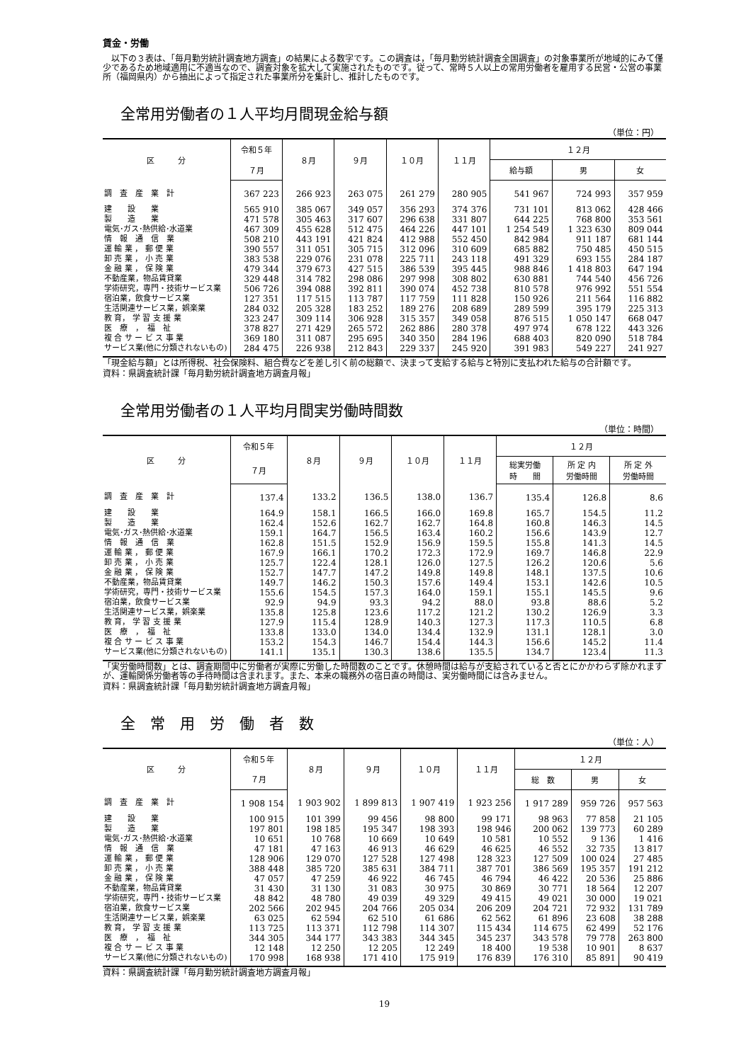賃金・労働
　以下の３表は、「毎月勤労統計調査地方調査」の結果による数字です。この調査は，「毎月勤労統計調査全国調査」の対象事業所が地域的にみて僅少であるため地域適用に不適当なので、調査対象を拡大して実施されたものです。従って、常時５人以上の常用労働者を雇用する民営・公営の事業所（福岡県内）から抽出によって指定された事業所分を集計し、推計したものです。
全常用労働者の１人平均月間現金給与額
（単位：円）
| 区 分 | 令和５年 | ８月 | ９月 | １０月 | １１月 | １２月 | | |
| --- | --- | --- | --- | --- | --- | --- | --- | --- |
| | ７月 | | | | | 給与額 | 男 | 女 |
| 調 査 産 業 計 | 367 223 | 266 923 | 263 075 | 261 279 | 280 905 | 541 967 | 724 993 | 357 959 |
| 建 設 業 | 565 910 | 385 067 | 349 057 | 356 293 | 374 376 | 731 101 | 813 062 | 428 466 |
| 製 造 業 | 471 578 | 305 463 | 317 607 | 296 638 | 331 807 | 644 225 | 768 800 | 353 561 |
| 電気･ガス･熱供給･水道業 | 467 309 | 455 628 | 512 475 | 464 226 | 447 101 | 1 254 549 | 1 323 630 | 809 044 |
| 情 報 通 信 業 | 508 210 | 443 191 | 421 824 | 412 988 | 552 450 | 842 984 | 911 187 | 681 144 |
| 運 輸 業 ， 郵 便 業 | 390 557 | 311 051 | 305 715 | 312 096 | 310 609 | 685 882 | 750 485 | 450 515 |
| 卸 売 業 ， 小 売 業 | 383 538 | 229 076 | 231 078 | 225 711 | 243 118 | 491 329 | 693 155 | 284 187 |
| 金 融 業 ， 保 険 業 | 479 344 | 379 673 | 427 515 | 386 539 | 395 445 | 988 846 | 1 418 803 | 647 194 |
| 不動産業，物品賃貸業 | 329 448 | 314 782 | 298 086 | 297 998 | 308 802 | 630 881 | 744 540 | 456 726 |
| 学術研究，専門・技術サービス業 | 506 726 | 394 088 | 392 811 | 390 074 | 452 738 | 810 578 | 976 992 | 551 554 |
| 宿泊業，飲食サービス業 | 127 351 | 117 515 | 113 787 | 117 759 | 111 828 | 150 926 | 211 564 | 116 882 |
| 生活関連サービス業，娯楽業 | 284 032 | 205 328 | 183 252 | 189 276 | 208 689 | 289 599 | 395 179 | 225 313 |
| 教 育， 学 習 支 援 業 | 323 247 | 309 114 | 306 928 | 315 357 | 349 058 | 876 515 | 1 050 147 | 668 047 |
| 医 療 ， 福 祉 | 378 827 | 271 429 | 265 572 | 262 886 | 280 378 | 497 974 | 678 122 | 443 326 |
| 複 合 サ ー ビ ス 事 業 | 369 180 | 311 087 | 295 695 | 340 350 | 284 196 | 688 403 | 820 090 | 518 784 |
| サービス業(他に分類されないもの) | 284 475 | 226 938 | 212 843 | 229 337 | 245 920 | 391 983 | 549 227 | 241 927 |
「現金給与額」とは所得税、社会保険料、組合費などを差し引く前の総額で、決まって支給する給与と特別に支払われた給与の合計額です。
資料：県調査統計課「毎月勤労統計調査地方調査月報」
全常用労働者の１人平均月間実労働時間数
（単位：時間）
| 区 分 | 令和５年 | ８月 | ９月 | １０月 | １１月 | １２月 | | |
| --- | --- | --- | --- | --- | --- | --- | --- | --- |
| | ７月 | | | | | 総実労働 時 間 | 所 定 内 労働時間 | 所 定 外 労働時間 |
| 調 査 産 業 計 | 137.4 | 133.2 | 136.5 | 138.0 | 136.7 | 135.4 | 126.8 | 8.6 |
| 建 設 業 | 164.9 | 158.1 | 166.5 | 166.0 | 169.8 | 165.7 | 154.5 | 11.2 |
| 製 造 業 | 162.4 | 152.6 | 162.7 | 162.7 | 164.8 | 160.8 | 146.3 | 14.5 |
| 電気･ガス･熱供給･水道業 | 159.1 | 164.7 | 156.5 | 163.4 | 160.2 | 156.6 | 143.9 | 12.7 |
| 情 報 通 信 業 | 162.8 | 151.5 | 152.9 | 156.9 | 159.5 | 155.8 | 141.3 | 14.5 |
| 運 輸 業 ， 郵 便 業 | 167.9 | 166.1 | 170.2 | 172.3 | 172.9 | 169.7 | 146.8 | 22.9 |
| 卸 売 業 ， 小 売 業 | 125.7 | 122.4 | 128.1 | 126.0 | 127.5 | 126.2 | 120.6 | 5.6 |
| 金 融 業 ， 保 険 業 | 152.7 | 147.7 | 147.2 | 149.8 | 149.8 | 148.1 | 137.5 | 10.6 |
| 不動産業，物品賃貸業 | 149.7 | 146.2 | 150.3 | 157.6 | 149.4 | 153.1 | 142.6 | 10.5 |
| 学術研究，専門・技術サービス業 | 155.6 | 154.5 | 157.3 | 164.0 | 159.1 | 155.1 | 145.5 | 9.6 |
| 宿泊業，飲食サービス業 | 92.9 | 94.9 | 93.3 | 94.2 | 88.0 | 93.8 | 88.6 | 5.2 |
| 生活関連サービス業，娯楽業 | 135.8 | 125.8 | 123.6 | 117.2 | 121.2 | 130.2 | 126.9 | 3.3 |
| 教 育， 学 習 支 援 業 | 127.9 | 115.4 | 128.9 | 140.3 | 127.3 | 117.3 | 110.5 | 6.8 |
| 医 療 ， 福 祉 | 133.8 | 133.0 | 134.0 | 134.4 | 132.9 | 131.1 | 128.1 | 3.0 |
| 複 合 サ ー ビ ス 事 業 | 153.2 | 154.3 | 146.7 | 154.4 | 144.3 | 156.6 | 145.2 | 11.4 |
| サービス業(他に分類されないもの) | 141.1 | 135.1 | 130.3 | 138.6 | 135.5 | 134.7 | 123.4 | 11.3 |
「実労働時間数」とは、調査期間中に労働者が実際に労働した時間数のことです。休憩時間は給与が支給されていると否とにかかわらず除かれますが、運輸関係労働者等の手待時間は含まれます。また、本来の職務外の宿日直の時間は、実労働時間には含みません。
資料：県調査統計課「毎月勤労統計調査地方調査月報」
全　常　用　労　働　者　数
（単位：人）
| 区 分 | 令和５年 | ８月 | ９月 | １０月 | １１月 | １２月 | | |
| --- | --- | --- | --- | --- | --- | --- | --- | --- |
| | ７月 | | | | | 総 数 | 男 | 女 |
| 調 査 産 業 計 | 1 908 154 | 1 903 902 | 1 899 813 | 1 907 419 | 1 923 256 | 1 917 289 | 959 726 | 957 563 |
| 建 設 業 | 100 915 | 101 399 | 99 456 | 98 800 | 99 171 | 98 963 | 77 858 | 21 105 |
| 製 造 業 | 197 801 | 198 185 | 195 347 | 198 393 | 198 946 | 200 062 | 139 773 | 60 289 |
| 電気･ガス･熱供給･水道業 | 10 651 | 10 768 | 10 669 | 10 649 | 10 581 | 10 552 | 9 136 | 1 416 |
| 情 報 通 信 業 | 47 181 | 47 163 | 46 913 | 46 629 | 46 625 | 46 552 | 32 735 | 13 817 |
| 運 輸 業 ， 郵 便 業 | 128 906 | 129 070 | 127 528 | 127 498 | 128 323 | 127 509 | 100 024 | 27 485 |
| 卸 売 業 ， 小 売 業 | 388 448 | 385 720 | 385 631 | 384 711 | 387 701 | 386 569 | 195 357 | 191 212 |
| 金 融 業 ， 保 険 業 | 47 057 | 47 259 | 46 922 | 46 745 | 46 794 | 46 422 | 20 536 | 25 886 |
| 不動産業，物品賃貸業 | 31 430 | 31 130 | 31 083 | 30 975 | 30 869 | 30 771 | 18 564 | 12 207 |
| 学術研究，専門・技術サービス業 | 48 842 | 48 780 | 49 039 | 49 329 | 49 415 | 49 021 | 30 000 | 19 021 |
| 宿泊業，飲食サービス業 | 202 566 | 202 945 | 204 766 | 205 034 | 206 209 | 204 721 | 72 932 | 131 789 |
| 生活関連サービス業，娯楽業 | 63 025 | 62 594 | 62 510 | 61 686 | 62 562 | 61 896 | 23 608 | 38 288 |
| 教 育， 学 習 支 援 業 | 113 725 | 113 371 | 112 798 | 114 307 | 115 434 | 114 675 | 62 499 | 52 176 |
| 医 療 ， 福 祉 | 344 305 | 344 177 | 343 383 | 344 345 | 345 237 | 343 578 | 79 778 | 263 800 |
| 複 合 サ ー ビ ス 事 業 | 12 148 | 12 250 | 12 205 | 12 249 | 18 400 | 19 538 | 10 901 | 8 637 |
| サービス業(他に分類されないもの) | 170 998 | 168 938 | 171 410 | 175 919 | 176 839 | 176 310 | 85 891 | 90 419 |
資料：県調査統計課「毎月勤労統計調査地方調査月報」
19